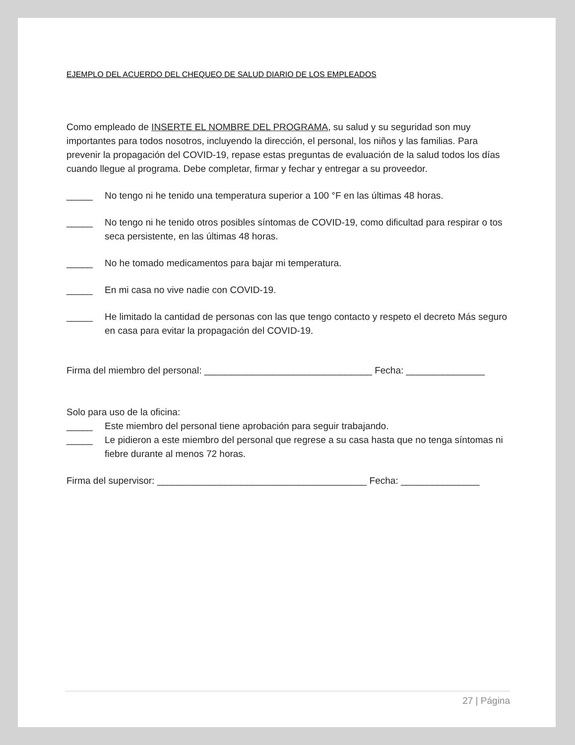EJEMPLO DEL ACUERDO DEL CHEQUEO DE SALUD DIARIO DE LOS EMPLEADOS
Como empleado de INSERTE EL NOMBRE DEL PROGRAMA, su salud y su seguridad son muy importantes para todos nosotros, incluyendo la dirección, el personal, los niños y las familias. Para prevenir la propagación del COVID-19, repase estas preguntas de evaluación de la salud todos los días cuando llegue al programa. Debe completar, firmar y fechar y entregar a su proveedor.
_____ No tengo ni he tenido una temperatura superior a 100 °F en las últimas 48 horas.
_____ No tengo ni he tenido otros posibles síntomas de COVID-19, como dificultad para respirar o tos seca persistente, en las últimas 48 horas.
_____ No he tomado medicamentos para bajar mi temperatura.
_____ En mi casa no vive nadie con COVID-19.
_____ He limitado la cantidad de personas con las que tengo contacto y respeto el decreto Más seguro en casa para evitar la propagación del COVID-19.
Firma del miembro del personal: ________________________________ Fecha: _______________
Solo para uso de la oficina:
_____ Este miembro del personal tiene aprobación para seguir trabajando.
_____ Le pidieron a este miembro del personal que regrese a su casa hasta que no tenga síntomas ni fiebre durante al menos 72 horas.
Firma del supervisor: ________________________________________ Fecha: _______________
27 | Página